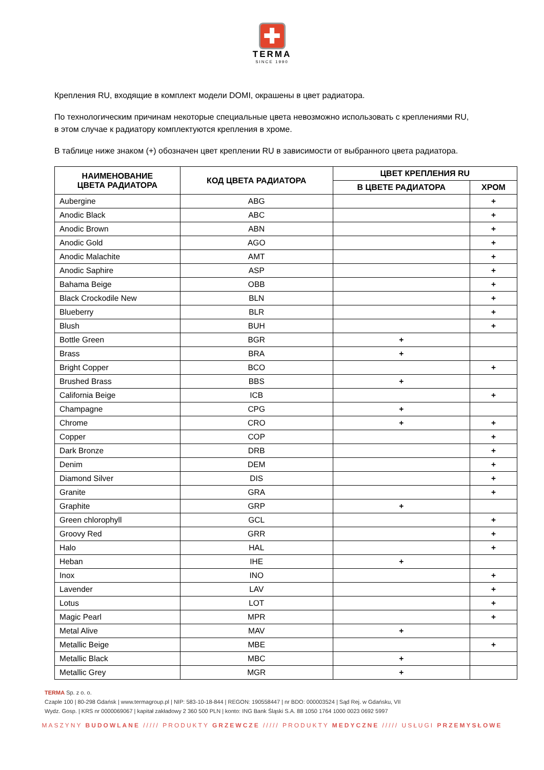✚
TERMA
SINCE 1990
Крепления RU, входящие в комплект модели DOMI, окрашены в цвет радиатора.
По технологическим причинам некоторые специальные цвета невозможно использовать с креплениями RU, в этом случае к радиатору комплектуются крепления в хроме.
В таблице ниже знаком (+) обозначен цвет креплении RU в зависимости от выбранного цвета радиатора.
| НАИМЕНОВАНИЕ ЦВЕТА РАДИАТОРА | КОД ЦВЕТА РАДИАТОРА | ЦВЕТ КРЕПЛЕНИЯ RU | |
| --- | --- | --- | --- |
| | | В ЦВЕТЕ РАДИАТОРА | ХРОМ |
| Aubergine | ABG | | + |
| Anodic Black | ABC | | + |
| Anodic Brown | ABN | | + |
| Anodic Gold | AGO | | + |
| Anodic Malachite | AMT | | + |
| Anodic Saphire | ASP | | + |
| Bahama Beige | OBB | | + |
| Black Crockodile New | BLN | | + |
| Blueberry | BLR | | + |
| Blush | BUH | | + |
| Bottle Green | BGR | + | |
| Brass | BRA | + | |
| Bright Copper | BCO | | + |
| Brushed Brass | BBS | + | |
| California Beige | ICB | | + |
| Champagne | CPG | + | |
| Chrome | CRO | + | + |
| Copper | COP | | + |
| Dark Bronze | DRB | | + |
| Denim | DEM | | + |
| Diamond Silver | DIS | | + |
| Granite | GRA | | + |
| Graphite | GRP | + | |
| Green chlorophyll | GCL | | + |
| Groovy Red | GRR | | + |
| Halo | HAL | | + |
| Heban | IHE | + | |
| Inox | INO | | + |
| Lavender | LAV | | + |
| Lotus | LOT | | + |
| Magic Pearl | MPR | | + |
| Metal Alive | MAV | + | |
| Metallic Beige | MBE | | + |
| Metallic Black | MBC | + | |
| Metallic Grey | MGR | + | |
TERMA Sp. z o. o.
Czaple 100 | 80-298 Gdańsk | www.termagroup.pl | NIP: 583-10-18-844 | REGON: 190558447 | nr BDO: 000003524 | Sąd Rej. w Gdańsku, VII
Wydz. Gosp. | KRS nr 0000069067 | kapitał zakładowy 2 360 500 PLN | konto: ING Bank Śląski S.A. 88 1050 1764 1000 0023 0692 5997
MASZYNY BUDOWLANE ///// PRODUKTY GRZEWCZE ///// PRODUKTY MEDYCZNE ///// USŁUGI PRZEMYSŁOWE